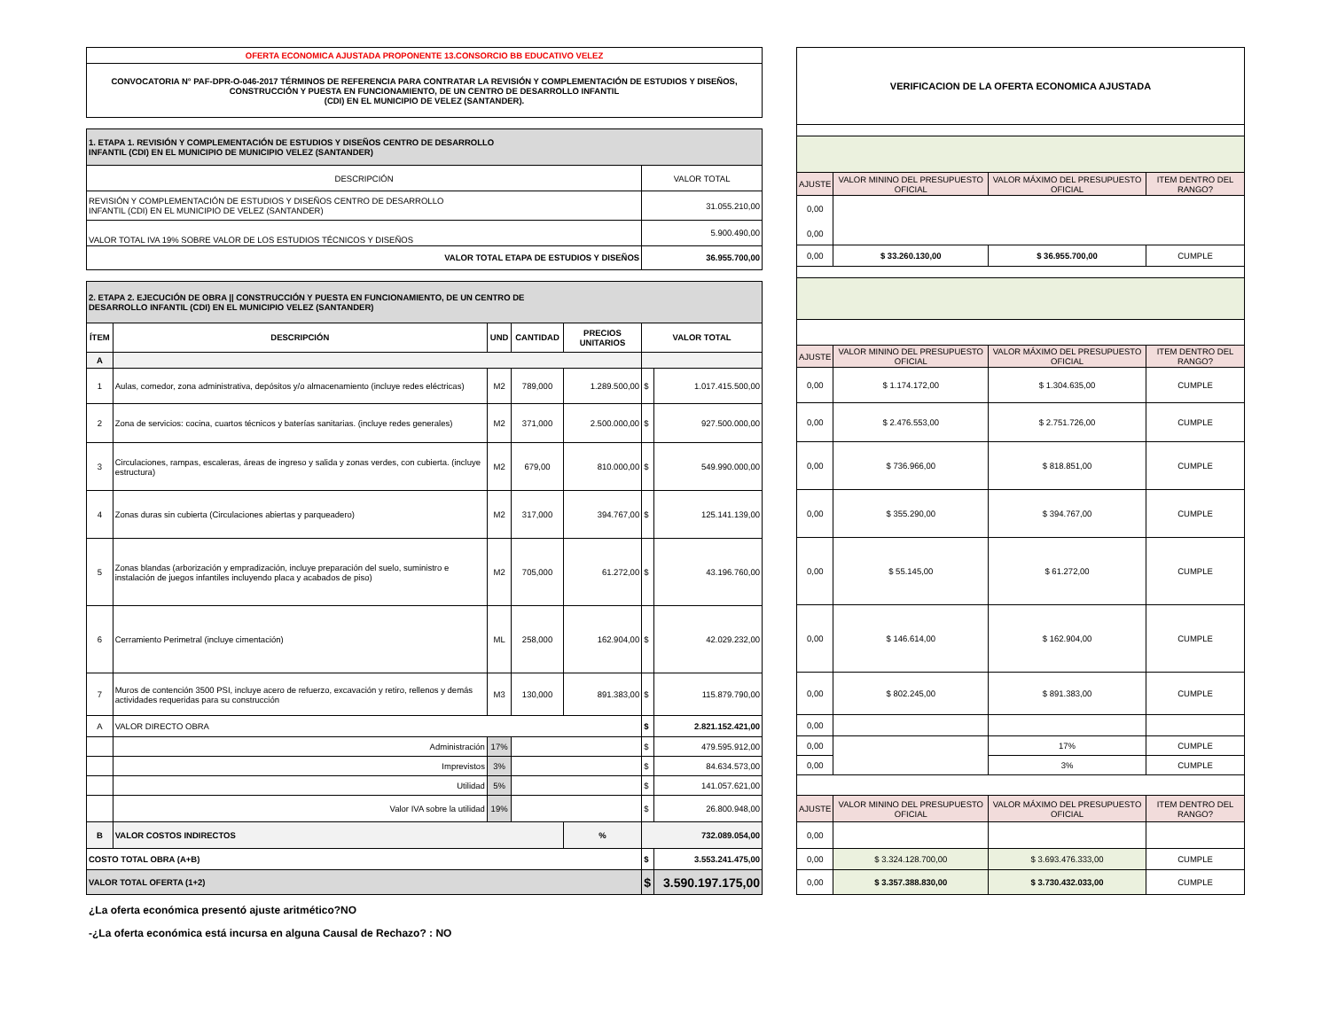| OFERTA ECONOMICA AJUSTADA PROPONENTE 13.CONSORCIO BB EDUCATIVO VELEZ | | | | | | |
| CONVOCATORIA N° PAF-DPR-O-046-2017 TÉRMINOS DE REFERENCIA PARA CONTRATAR LA REVISIÓN Y COMPLEMENTACIÓN DE ESTUDIOS Y DISEÑOS, CONSTRUCCIÓN Y PUESTA EN FUNCIONAMIENTO, DE UN CENTRO DE DESARROLLO INFANTIL (CDI) EN EL MUNICIPIO DE VELEZ (SANTANDER). | | | | | | |
| 1. ETAPA 1. REVISIÓN Y COMPLEMENTACIÓN DE ESTUDIOS Y DISEÑOS CENTRO DE DESARROLLO INFANTIL (CDI) EN EL MUNICIPIO DE MUNICIPIO VELEZ (SANTANDER) | | | | | | |
| DESCRIPCIÓN | | | | | VALOR TOTAL | |
| REVISIÓN Y COMPLEMENTACIÓN DE ESTUDIOS Y DISEÑOS CENTRO DE DESARROLLO INFANTIL (CDI) EN EL MUNICIPIO DE VELEZ (SANTANDER) | | | | | 31.055.210,00 | |
| VALOR TOTAL IVA 19% SOBRE VALOR DE LOS ESTUDIOS TÉCNICOS Y DISEÑOS | | | | | 5.900.490,00 | |
| VALOR TOTAL ETAPA DE ESTUDIOS Y DISEÑOS | | | | | 36.955.700,00 | |
| 2. ETAPA 2. EJECUCIÓN DE OBRA // CONSTRUCCIÓN Y PUESTA EN FUNCIONAMIENTO, DE UN CENTRO DE DESARROLLO INFANTIL (CDI) EN EL MUNICIPIO VELEZ (SANTANDER) | | | | | | |
| ÍTEM | DESCRIPCIÓN | UND | CANTIDAD | PRECIOS UNITARIOS | VALOR TOTAL | |
| A | | | | | | |
| 1 | Aulas, comedor, zona administrativa, depósitos y/o almacenamiento (incluye redes eléctricas) | M2 | 789,000 | 1.289.500,00 | $ | 1.017.415.500,00 |
| 2 | Zona de servicios: cocina, cuartos técnicos y baterías sanitarias. (incluye redes generales) | M2 | 371,000 | 2.500.000,00 | $ | 927.500.000,00 |
| 3 | Circulaciones, rampas, escaleras, áreas de ingreso y salida y zonas verdes, con cubierta. (incluye estructura) | M2 | 679,00 | 810.000,00 | $ | 549.990.000,00 |
| 4 | Zonas duras sin cubierta (Circulaciones abiertas y parqueadero) | M2 | 317,000 | 394.767,00 | $ | 125.141.139,00 |
| 5 | Zonas blandas (arborización y empradización, incluye preparación del suelo, suministro e instalación de juegos infantiles incluyendo placa y acabados de piso) | M2 | 705,000 | 61.272,00 | $ | 43.196.760,00 |
| 6 | Cerramiento Perimetral (incluye cimentación) | ML | 258,000 | 162.904,00 | $ | 42.029.232,00 |
| 7 | Muros de contención 3500 PSI, incluye acero de refuerzo, excavación y retiro, rellenos y demás actividades requeridas para su construcción | M3 | 130,000 | 891.383,00 | $ | 115.879.790,00 |
| A | VALOR DIRECTO OBRA | | | | $ | 2.821.152.421,00 |
| | Administración | 17% | | | $ | 479.595.912,00 |
| | Imprevistos | 3% | | | $ | 84.634.573,00 |
| | Utilidad | 5% | | | $ | 141.057.621,00 |
| | Valor IVA sobre la utilidad | 19% | | | $ | 26.800.948,00 |
| B | VALOR COSTOS INDIRECTOS | | | % | 732.089.054,00 | |
| COSTO TOTAL OBRA (A+B) | | | | | $ | 3.553.241.475,00 |
| VALOR TOTAL OFERTA (1+2) | | | | | $ | 3.590.197.175,00 |
| VERIFICACION DE LA OFERTA ECONOMICA AJUSTADA | | | |
| AJUSTE | VALOR MININO DEL PRESUPUESTO OFICIAL | VALOR MÁXIMO DEL PRESUPUESTO OFICIAL | ITEM DENTRO DEL RANGO? |
| 0,00 | | | |
| 0,00 | | | |
| 0,00 | $ 33.260.130,00 | $ 36.955.700,00 | CUMPLE |
| AJUSTE | VALOR MININO DEL PRESUPUESTO OFICIAL | VALOR MÁXIMO DEL PRESUPUESTO OFICIAL | ITEM DENTRO DEL RANGO? |
| 0,00 | $ 1.174.172,00 | $ 1.304.635,00 | CUMPLE |
| 0,00 | $ 2.476.553,00 | $ 2.751.726,00 | CUMPLE |
| 0,00 | $ 736.966,00 | $ 818.851,00 | CUMPLE |
| 0,00 | $ 355.290,00 | $ 394.767,00 | CUMPLE |
| 0,00 | $ 55.145,00 | $ 61.272,00 | CUMPLE |
| 0,00 | $ 146.614,00 | $ 162.904,00 | CUMPLE |
| 0,00 | $ 802.245,00 | $ 891.383,00 | CUMPLE |
| 0,00 | | | |
| 0,00 | | 17% | CUMPLE |
| 0,00 | | 3% | CUMPLE |
| AJUSTE | VALOR MININO DEL PRESUPUESTO OFICIAL | VALOR MÁXIMO DEL PRESUPUESTO OFICIAL | ITEM DENTRO DEL RANGO? |
| 0,00 | | | |
| 0,00 | $ 3.324.128.700,00 | $ 3.693.476.333,00 | CUMPLE |
| 0,00 | $ 3.357.388.830,00 | $ 3.730.432.033,00 | CUMPLE |
¿La oferta económica presentó ajuste aritmético?NO
-¿La oferta económica está incursa en alguna Causal de Rechazo? : NO